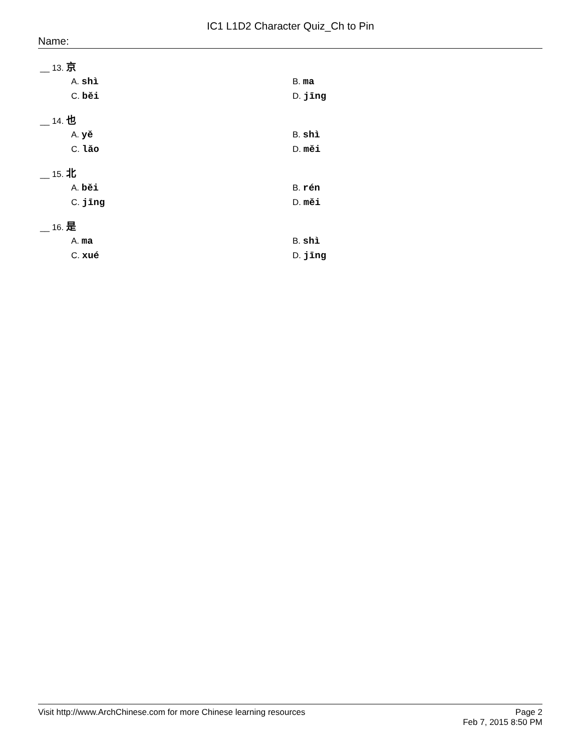IC1 L1D2 Character Quiz_Ch to Pin
Name:
__ 13. 京
A. shì B. ma
C. běi D. jīng
__ 14. 也
A. yě B. shì
C. lǎo D. měi
__ 15. 北
A. běi B. rén
C. jīng D. měi
__ 16. 是
A. ma B. shì
C. xué D. jīng
Visit http://www.ArchChinese.com for more Chinese learning resources
Page 2
Feb 7, 2015 8:50 PM